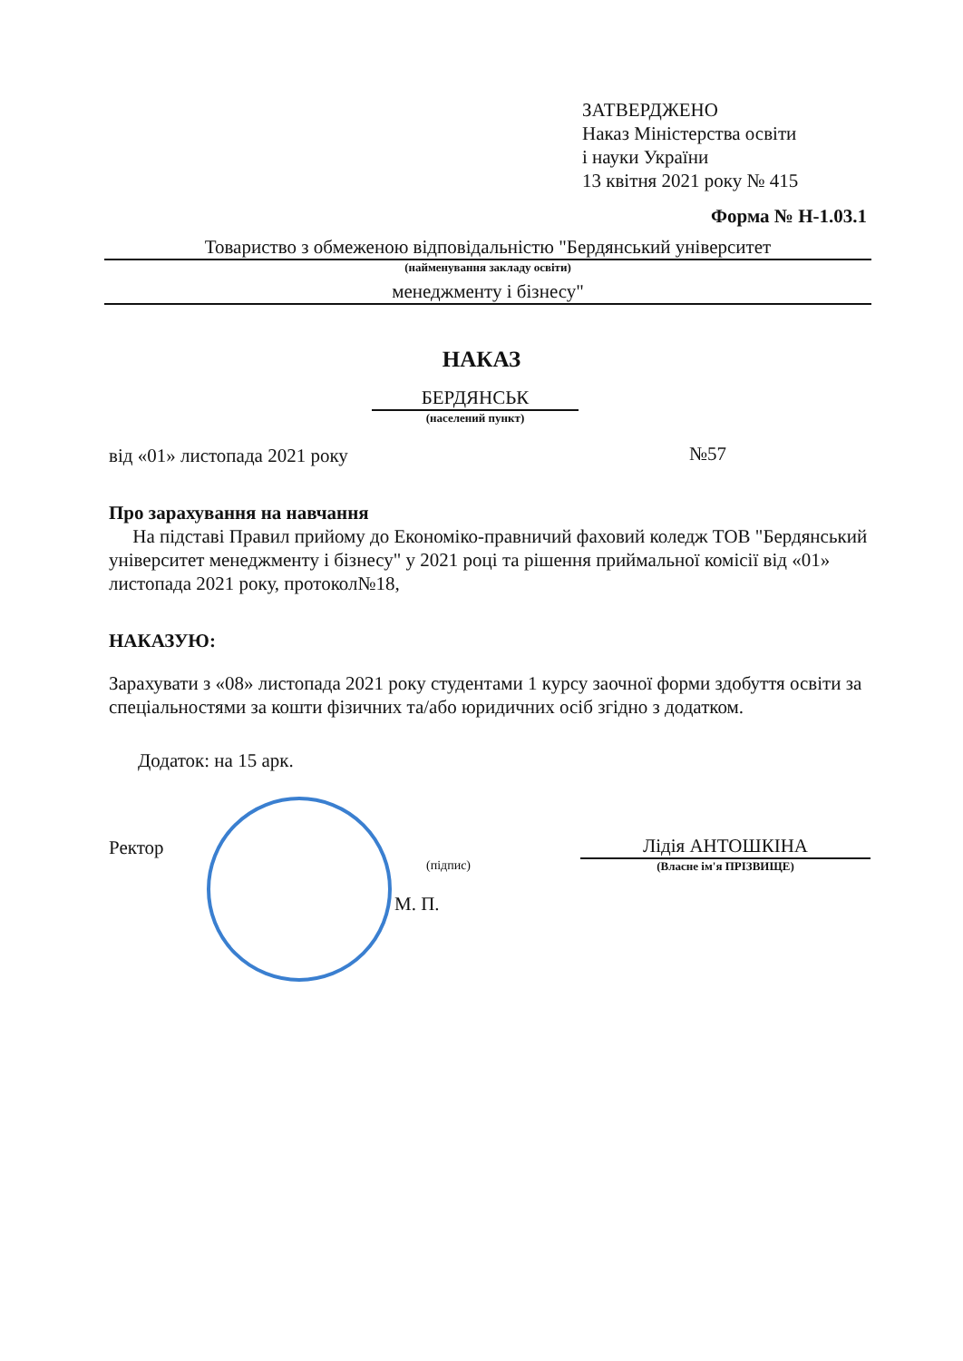ЗАТВЕРДЖЕНО
Наказ Міністерства освіти
і науки України
13 квітня 2021 року № 415
Форма № Н-1.03.1
Товариство з обмеженою відповідальністю "Бердянський університет
(найменування закладу освіти)
менеджменту і бізнесу"
НАКАЗ
БЕРДЯНСЬК
(населений пункт)
від «01» листопада 2021 року №57
Про зарахування на навчання
На підставі Правил прийому до Економіко-правничий фаховий коледж ТОВ "Бердянський університет менеджменту і бізнесу" у 2021 році та рішення приймальної комісії від «01» листопада 2021 року, протокол№18,
НАКАЗУЮ:
Зарахувати з «08» листопада 2021 року студентами 1 курсу заочної форми здобуття освіти за спеціальностями за кошти фізичних та/або юридичних осіб згідно з додатком.
Додаток: на 15 арк.
Ректор
(підпис)
М. П.
Лідія АНТОШКІНА
(Власне ім'я ПРІЗВИЩЕ)